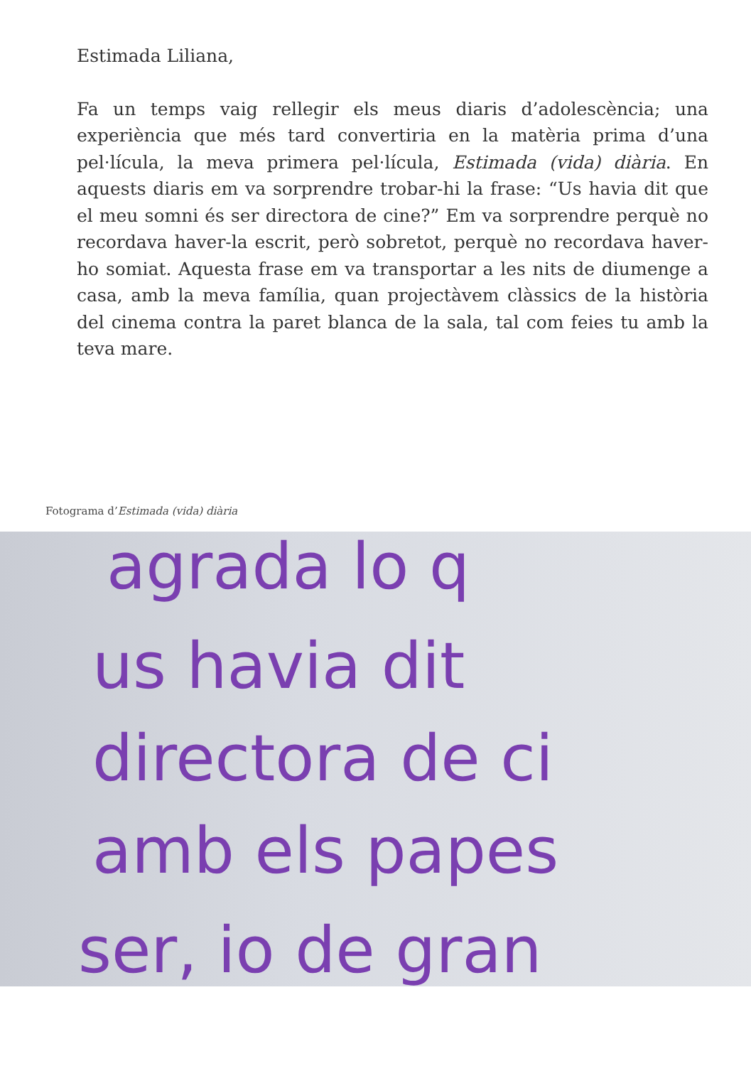Estimada Liliana,
Fa un temps vaig rellegir els meus diaris d’adolescència; una experiència que més tard convertiria en la matèria prima d’una pel·lícula, la meva primera pel·lícula, Estimada (vida) diària. En aquests diaris em va sorprendre trobar-hi la frase: “Us havia dit que el meu somni és ser directora de cine?” Em va sorprendre perquè no recordava haver-la escrit, però sobretot, perquè no recordava haver-ho somiat. Aquesta frase em va transportar a les nits de diumenge a casa, amb la meva família, quan projectàvem clàssics de la història del cinema contra la paret blanca de la sala, tal com feies tu amb la teva mare.
Fotograma d’Estimada (vida) diària
agrada lo q
us havia dit
directora de ci
amb els papes
ser, io de gran